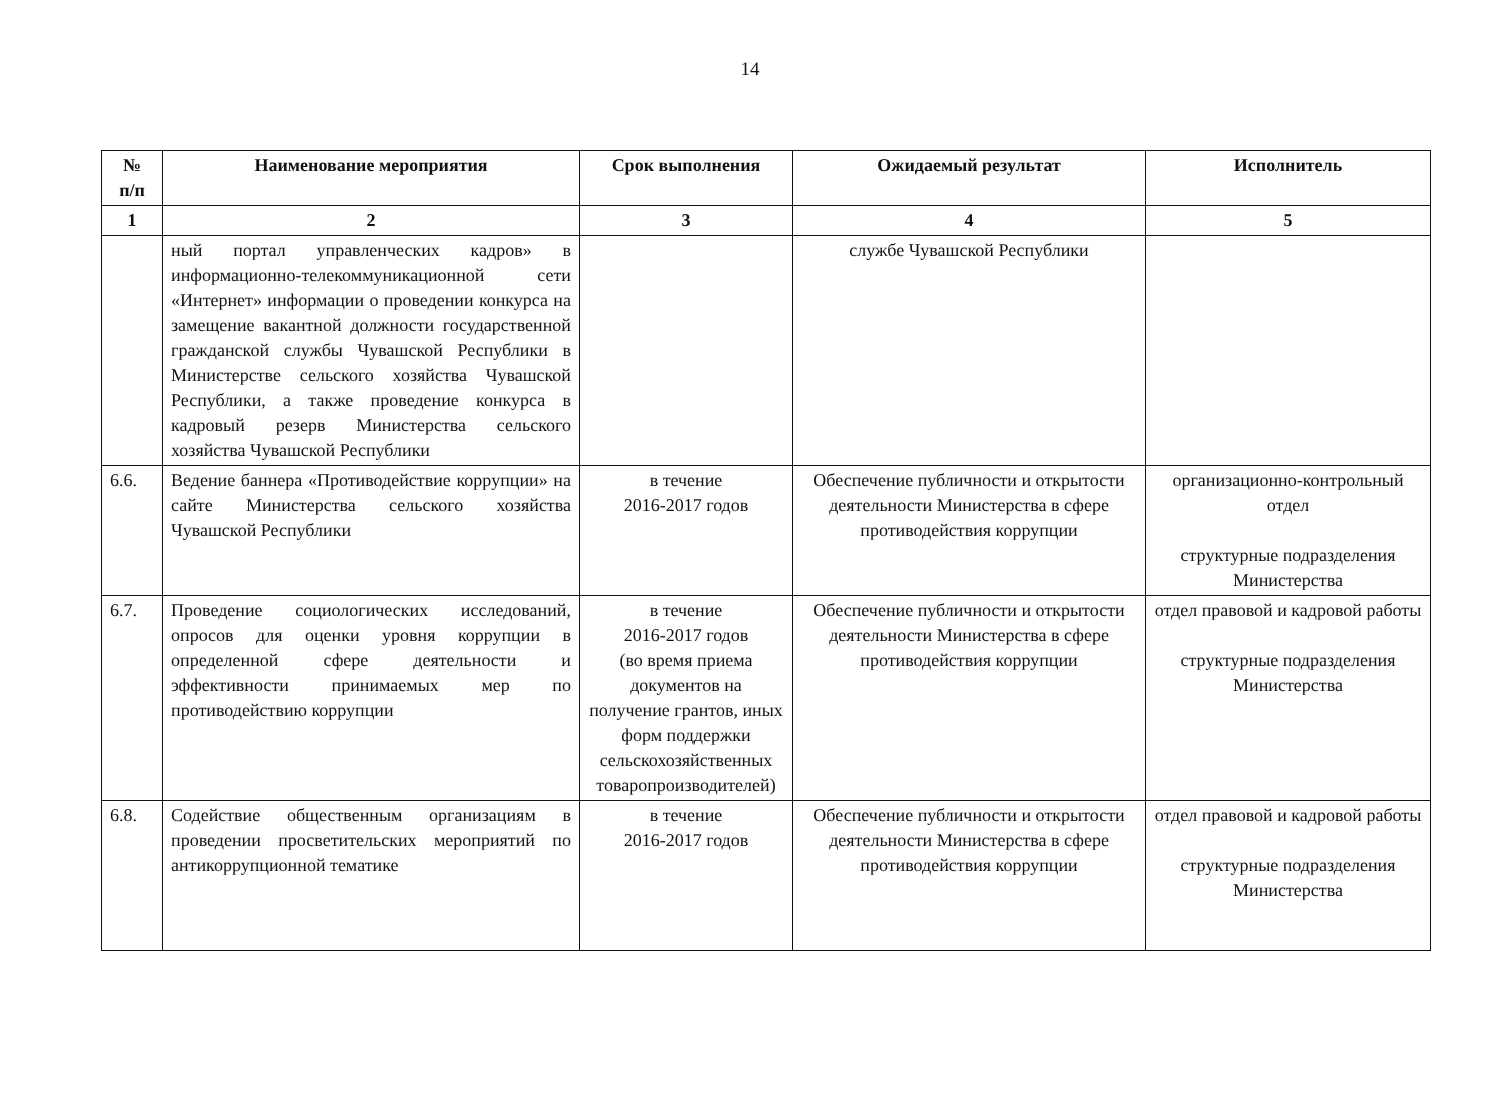14
| № п/п | Наименование мероприятия | Срок выполнения | Ожидаемый результат | Исполнитель |
| --- | --- | --- | --- | --- |
| 1 | 2 | 3 | 4 | 5 |
| | ный портал управленческих кадров» в информационно-телекоммуникационной сети «Интернет» информации о проведении конкурса на замещение вакантной должности государственной гражданской службы Чувашской Республики в Министерстве сельского хозяйства Чувашской Республики, а также проведение конкурса в кадровый резерв Министерства сельского хозяйства Чувашской Республики | | службе Чувашской Республики | |
| 6.6. | Ведение баннера «Противодействие коррупции» на сайте Министерства сельского хозяйства Чувашской Республики | в течение 2016-2017 годов | Обеспечение публичности и открытости деятельности Министерства в сфере противодействия коррупции | организационно-контрольный отдел структурные подразделения Министерства |
| 6.7. | Проведение социологических исследований, опросов для оценки уровня коррупции в определенной сфере деятельности и эффективности принимаемых мер по противодействию коррупции | в течение 2016-2017 годов (во время приема документов на получение грантов, иных форм поддержки сельскохозяйственных товаропроизводителей) | Обеспечение публичности и открытости деятельности Министерства в сфере противодействия коррупции | отдел правовой и кадровой работы структурные подразделения Министерства |
| 6.8. | Содействие общественным организациям в проведении просветительских мероприятий по антикоррупционной тематике | в течение 2016-2017 годов | Обеспечение публичности и открытости деятельности Министерства в сфере противодействия коррупции | отдел правовой и кадровой работы структурные подразделения Министерства |